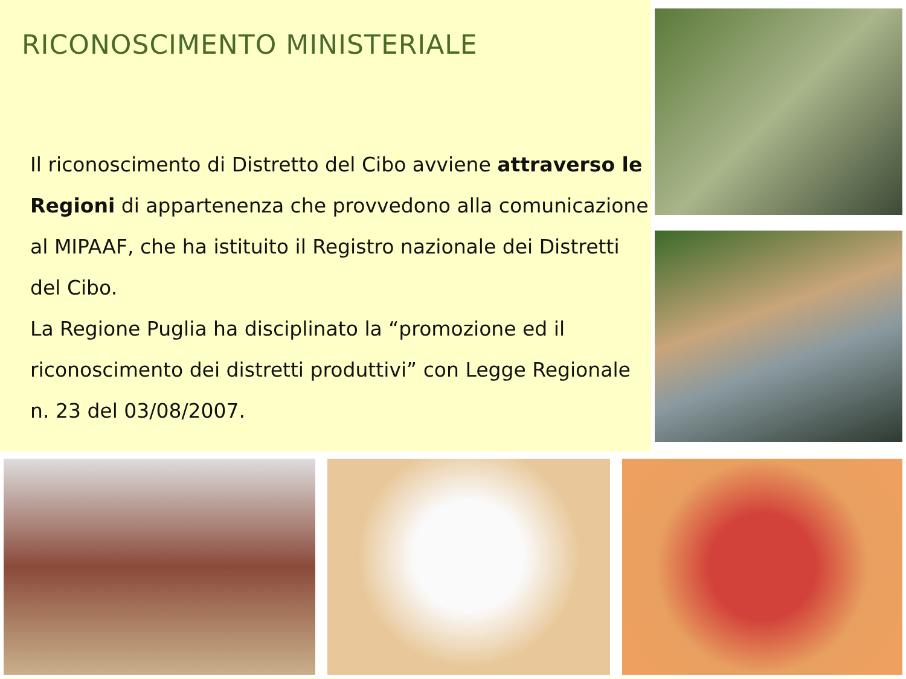RICONOSCIMENTO MINISTERIALE
Il riconoscimento di Distretto del Cibo avviene attraverso le Regioni di appartenenza che provvedono alla comunicazione al MIPAAF, che ha istituito il Registro nazionale dei Distretti del Cibo.
La Regione Puglia ha disciplinato la “promozione ed il riconoscimento dei distretti produttivi” con Legge Regionale n. 23 del 03/08/2007.